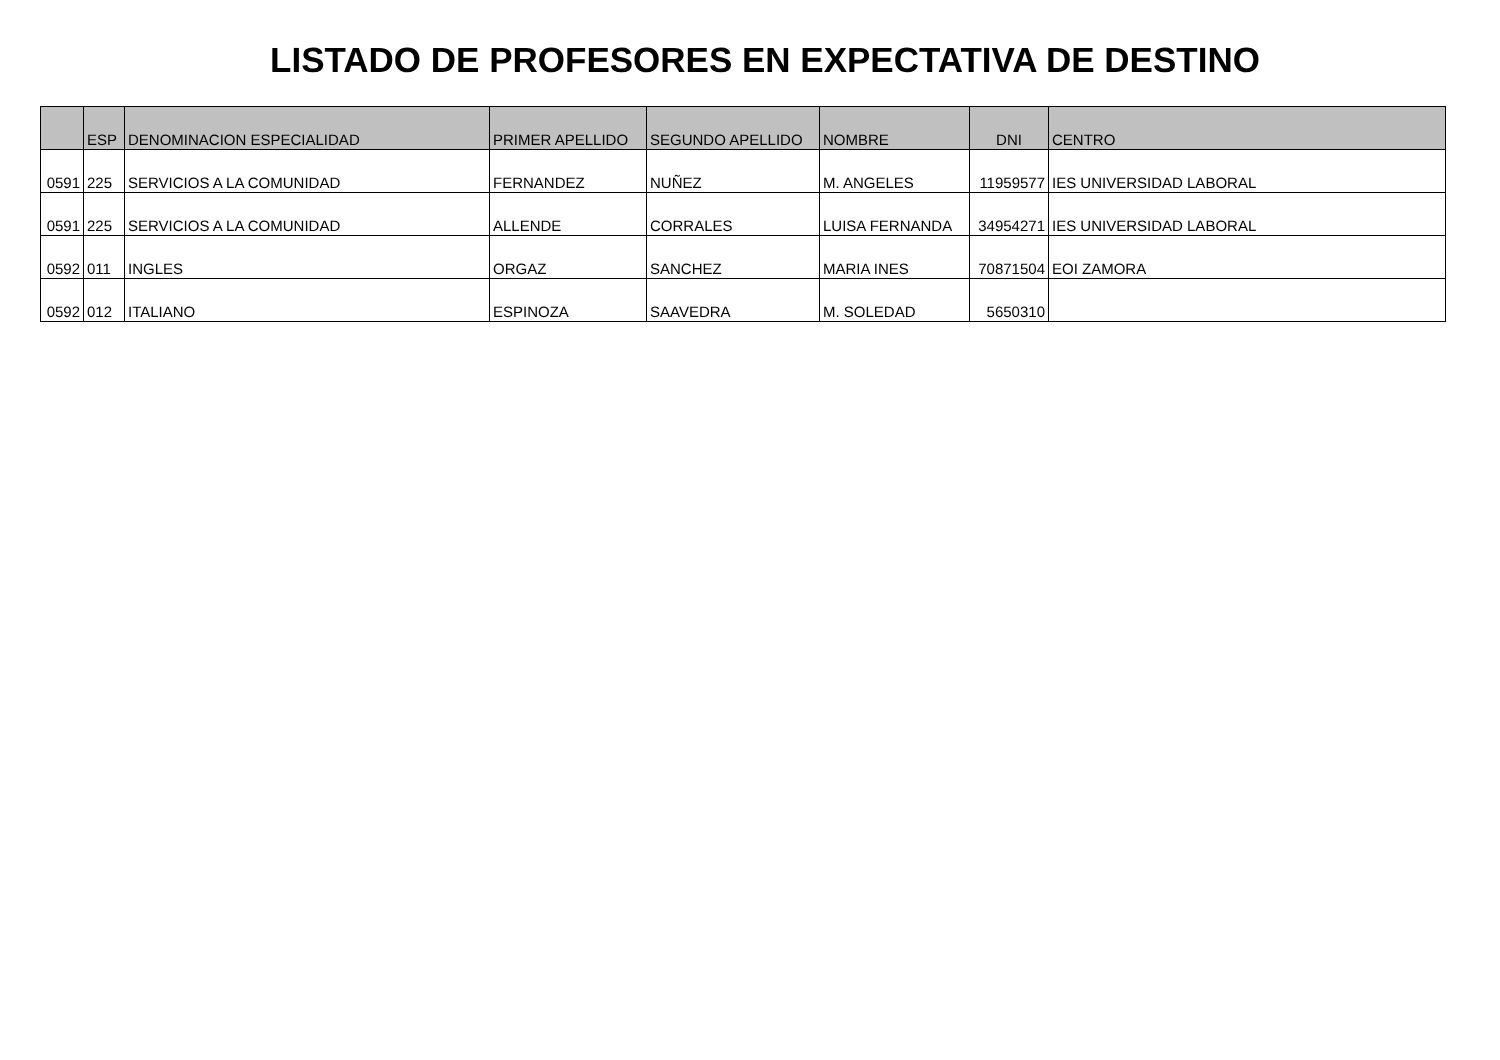LISTADO DE PROFESORES EN EXPECTATIVA DE DESTINO
| | ESP | DENOMINACION ESPECIALIDAD | PRIMER APELLIDO | SEGUNDO APELLIDO | NOMBRE | DNI | CENTRO |
| --- | --- | --- | --- | --- | --- | --- | --- |
| 0591 | 225 | SERVICIOS A LA COMUNIDAD | FERNANDEZ | NUÑEZ | M. ANGELES | 11959577 | IES UNIVERSIDAD LABORAL |
| 0591 | 225 | SERVICIOS A LA COMUNIDAD | ALLENDE | CORRALES | LUISA FERNANDA | 34954271 | IES UNIVERSIDAD LABORAL |
| 0592 | 011 | INGLES | ORGAZ | SANCHEZ | MARIA INES | 70871504 | EOI ZAMORA |
| 0592 | 012 | ITALIANO | ESPINOZA | SAAVEDRA | M. SOLEDAD | 5650310 | |